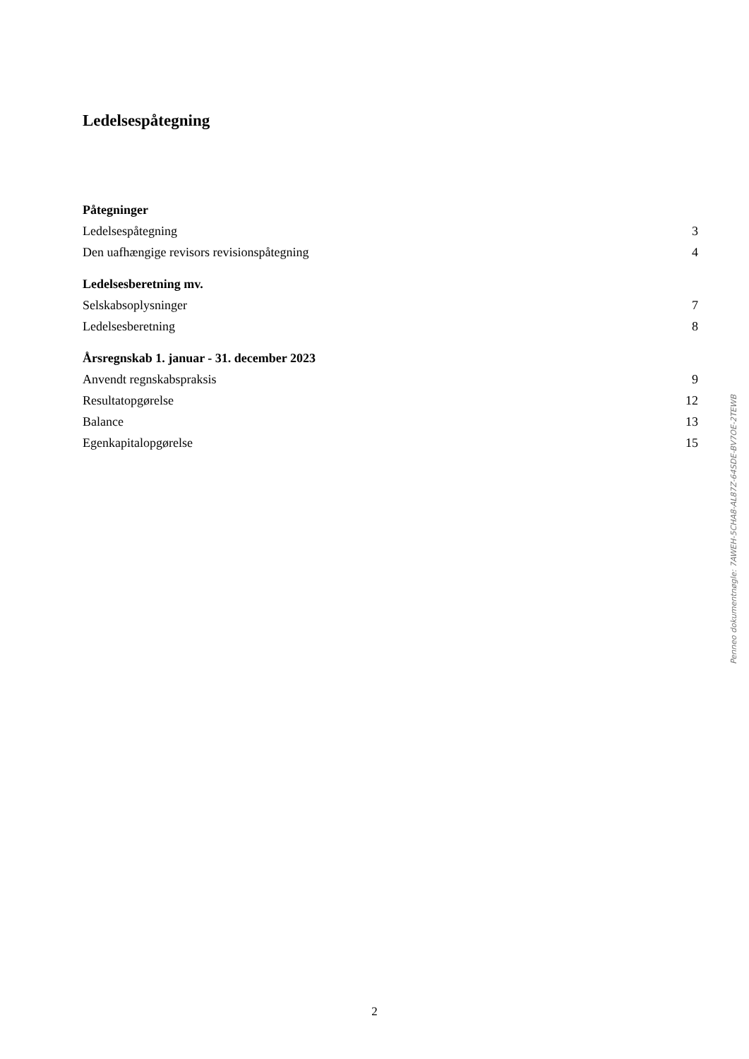Ledelsespåtegning
Påtegninger
Ledelsespåtegning 3
Den uafhængige revisors revisionspåtegning 4
Ledelsesberetning mv.
Selskabsoplysninger 7
Ledelsesberetning 8
Årsregnskab 1. januar - 31. december 2023
Anvendt regnskabspraksis 9
Resultatopgørelse 12
Balance 13
Egenkapitalopgørelse 15
Penneo dokumentnøgle: 7AWEH-5CHA8-AL87Z-64SDE-BV7OE-2TEWB
2